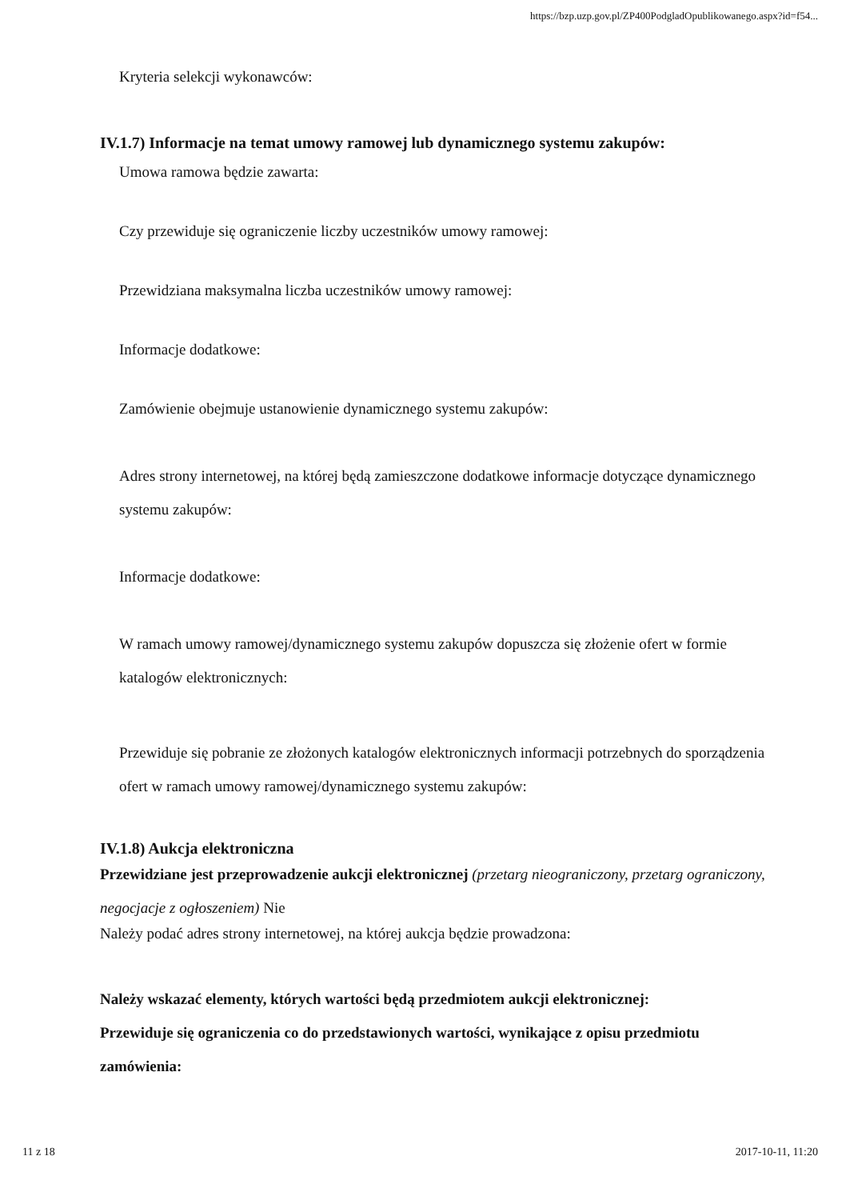https://bzp.uzp.gov.pl/ZP400PodgladOpublikowanego.aspx?id=f54...
Kryteria selekcji wykonawców:
IV.1.7) Informacje na temat umowy ramowej lub dynamicznego systemu zakupów:
Umowa ramowa będzie zawarta:
Czy przewiduje się ograniczenie liczby uczestników umowy ramowej:
Przewidziana maksymalna liczba uczestników umowy ramowej:
Informacje dodatkowe:
Zamówienie obejmuje ustanowienie dynamicznego systemu zakupów:
Adres strony internetowej, na której będą zamieszczone dodatkowe informacje dotyczące dynamicznego systemu zakupów:
Informacje dodatkowe:
W ramach umowy ramowej/dynamicznego systemu zakupów dopuszcza się złożenie ofert w formie katalogów elektronicznych:
Przewiduje się pobranie ze złożonych katalogów elektronicznych informacji potrzebnych do sporządzenia ofert w ramach umowy ramowej/dynamicznego systemu zakupów:
IV.1.8) Aukcja elektroniczna
Przewidziane jest przeprowadzenie aukcji elektronicznej (przetarg nieograniczony, przetarg ograniczony, negocjacje z ogłoszeniem) Nie
Należy podać adres strony internetowej, na której aukcja będzie prowadzona:
Należy wskazać elementy, których wartości będą przedmiotem aukcji elektronicznej:
Przewiduje się ograniczenia co do przedstawionych wartości, wynikające z opisu przedmiotu zamówienia:
11 z 18 2017-10-11, 11:20